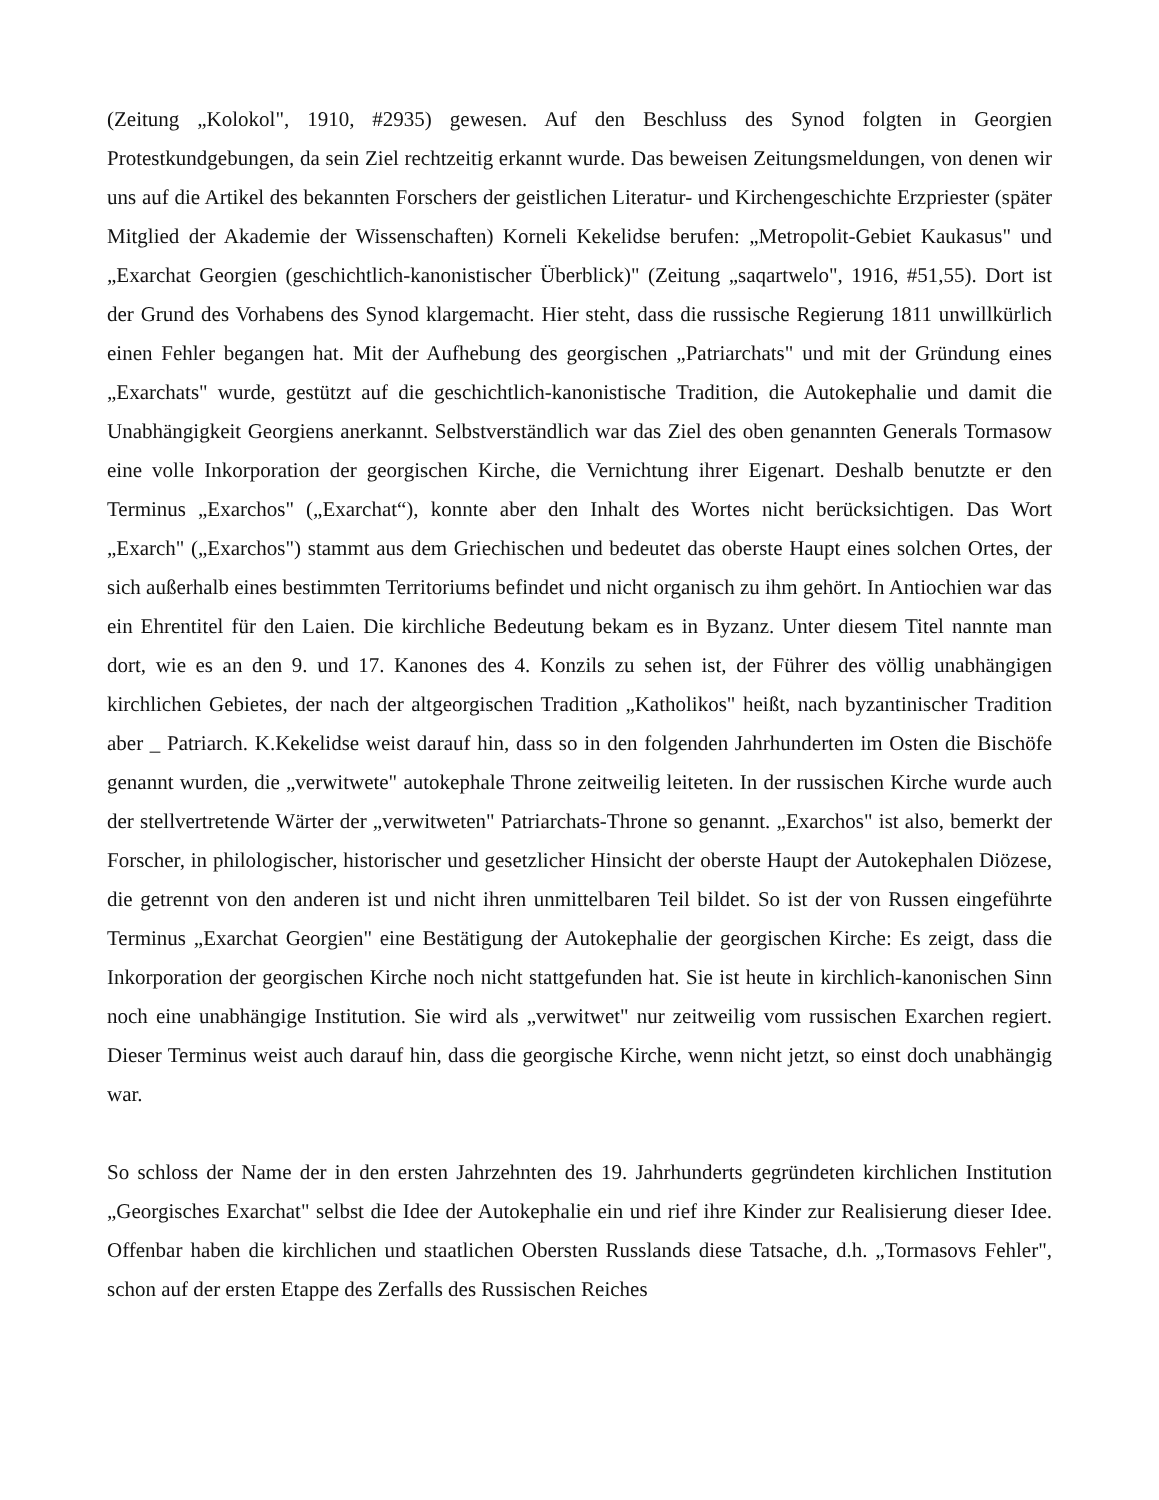(Zeitung „Kolokol", 1910, #2935) gewesen. Auf den Beschluss des Synod folgten in Georgien Protestkundgebungen, da sein Ziel rechtzeitig erkannt wurde. Das beweisen Zeitungsmeldungen, von denen wir uns auf die Artikel des bekannten Forschers der geistlichen Literatur- und Kirchengeschichte Erzpriester (später Mitglied der Akademie der Wissenschaften) Korneli Kekelidse berufen: „Metropolit-Gebiet Kaukasus" und „Exarchat Georgien (geschichtlich-kanonistischer Überblick)" (Zeitung „saqartwelo", 1916, #51,55). Dort ist der Grund des Vorhabens des Synod klargemacht. Hier steht, dass die russische Regierung 1811 unwillkürlich einen Fehler begangen hat. Mit der Aufhebung des georgischen „Patriarchats" und mit der Gründung eines „Exarchats" wurde, gestützt auf die geschichtlich-kanonistische Tradition, die Autokephalie und damit die Unabhängigkeit Georgiens anerkannt. Selbstverständlich war das Ziel des oben genannten Generals Tormasow eine volle Inkorporation der georgischen Kirche, die Vernichtung ihrer Eigenart. Deshalb benutzte er den Terminus „Exarchos" („Exarchat“), konnte aber den Inhalt des Wortes nicht berücksichtigen. Das Wort „Exarch" („Exarchos") stammt aus dem Griechischen und bedeutet das oberste Haupt eines solchen Ortes, der sich außerhalb eines bestimmten Territoriums befindet und nicht organisch zu ihm gehört. In Antiochien war das ein Ehrentitel für den Laien. Die kirchliche Bedeutung bekam es in Byzanz. Unter diesem Titel nannte man dort, wie es an den 9. und 17. Kanones des 4. Konzils zu sehen ist, der Führer des völlig unabhängigen kirchlichen Gebietes, der nach der altgeorgischen Tradition „Katholikos" heißt, nach byzantinischer Tradition aber _ Patriarch. K.Kekelidse weist darauf hin, dass so in den folgenden Jahrhunderten im Osten die Bischöfe genannt wurden, die „verwitwete" autokephale Throne zeitweilig leiteten. In der russischen Kirche wurde auch der stellvertretende Wärter der „verwitweten" Patriarchats-Throne so genannt. „Exarchos" ist also, bemerkt der Forscher, in philologischer, historischer und gesetzlicher Hinsicht der oberste Haupt der Autokephalen Diözese, die getrennt von den anderen ist und nicht ihren unmittelbaren Teil bildet. So ist der von Russen eingeführte Terminus „Exarchat Georgien" eine Bestätigung der Autokephalie der georgischen Kirche: Es zeigt, dass die Inkorporation der georgischen Kirche noch nicht stattgefunden hat. Sie ist heute in kirchlich-kanonischen Sinn noch eine unabhängige Institution. Sie wird als „verwitwet" nur zeitweilig vom russischen Exarchen regiert. Dieser Terminus weist auch darauf hin, dass die georgische Kirche, wenn nicht jetzt, so einst doch unabhängig war.
So schloss der Name der in den ersten Jahrzehnten des 19. Jahrhunderts gegründeten kirchlichen Institution „Georgisches Exarchat" selbst die Idee der Autokephalie ein und rief ihre Kinder zur Realisierung dieser Idee. Offenbar haben die kirchlichen und staatlichen Obersten Russlands diese Tatsache, d.h. „Tormasovs Fehler", schon auf der ersten Etappe des Zerfalls des Russischen Reiches